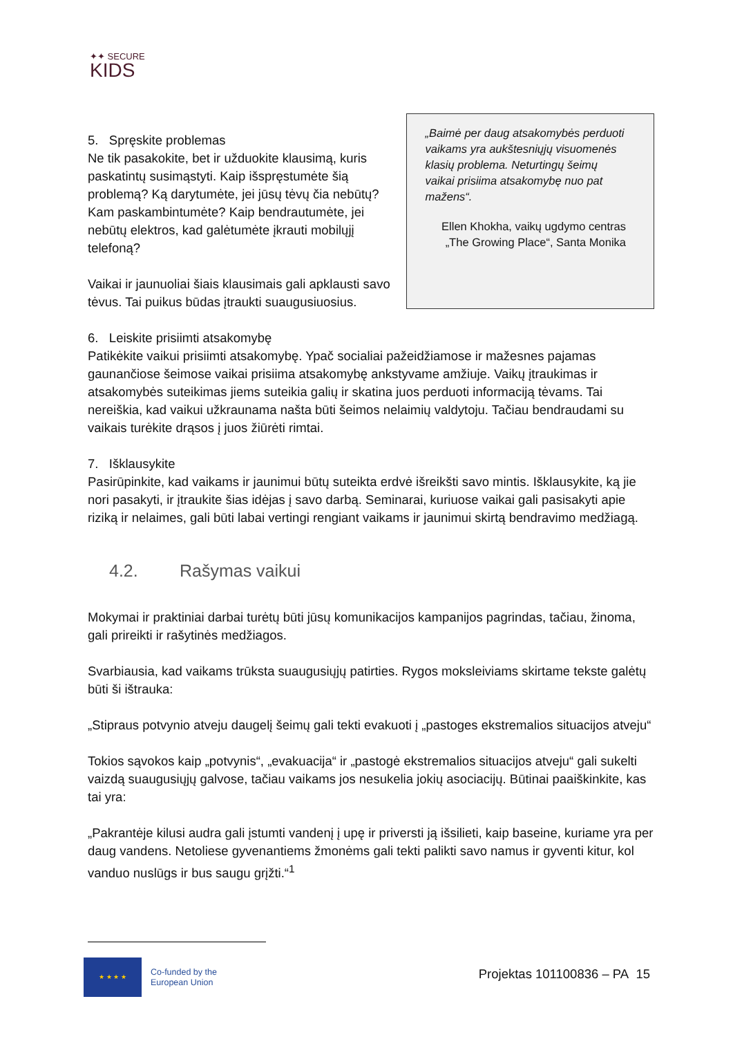✦✦ SECURE
KIDS
5. Spręskite problemas
Ne tik pasakokite, bet ir užduokite klausimą, kuris paskatintų susimąstyti. Kaip išspręstumėte šią problemą? Ką darytumėte, jei jūsų tėvų čia nebūtų? Kam paskambintumėte? Kaip bendrautumėte, jei nebūtų elektros, kad galėtumėte įkrauti mobilųjį telefoną?
Vaikai ir jaunuoliai šiais klausimais gali apklausti savo tėvus. Tai puikus būdas įtraukti suaugusiuosius.
„Baimė per daug atsakomybės perduoti vaikams yra aukštesniųjų visuomenės klasių problema. Neturtingų šeimų vaikai prisiima atsakomybę nuo pat mažens“.
Ellen Khokha, vaikų ugdymo centras „The Growing Place“, Santa Monika
6. Leiskite prisiimti atsakomybę
Patikėkite vaikui prisiimti atsakomybę. Ypač socialiai pažeidžiamose ir mažesnes pajamas gaunančiose šeimose vaikai prisiima atsakomybę ankstyvame amžiuje. Vaikų įtraukimas ir atsakomybės suteikimas jiems suteikia galių ir skatina juos perduoti informaciją tėvams. Tai nereiškia, kad vaikui užkraunama našta būti šeimos nelaimių valdytoju. Tačiau bendraudami su vaikais turėkite drąsos į juos žiūrėti rimtai.
7. Išklausykite
Pasirūpinkite, kad vaikams ir jaunimui būtų suteikta erdvė išreikšti savo mintis. Išklausykite, ką jie nori pasakyti, ir įtraukite šias idėjas į savo darbą. Seminarai, kuriuose vaikai gali pasisakyti apie riziką ir nelaimes, gali būti labai vertingi rengiant vaikams ir jaunimui skirtą bendravimo medžiagą.
4.2. Rašymas vaikui
Mokymai ir praktiniai darbai turėtų būti jūsų komunikacijos kampanijos pagrindas, tačiau, žinoma, gali prireikti ir rašytinės medžiagos.
Svarbiausia, kad vaikams trūksta suaugusiųjų patirties. Rygos moksleiviams skirtame tekste galėtų būti ši ištrauka:
„Stipraus potvynio atveju daugelį šeimų gali tekti evakuoti į „pastoges ekstremalios situacijos atveju“
Tokios sąvokos kaip „potvynis“, „evakuacija“ ir „pastogė ekstremalios situacijos atveju“ gali sukelti vaizdą suaugusiųjų galvose, tačiau vaikams jos nesukelia jokių asociacijų. Būtinai paaiškinkite, kas tai yra:
„Pakrantėje kilusi audra gali įstumti vandenį į upę ir priversti ją išsilieti, kaip baseine, kuriame yra per daug vandens. Netoliese gyvenantiems žmonėms gali tekti palikti savo namus ir gyventi kitur, kol vanduo nuslūgs ir bus saugu grįžti.“<sup>1</sup>
★ ★ ★ ★
Co-funded by the
European Union
Projektas 101100836 – PA 15